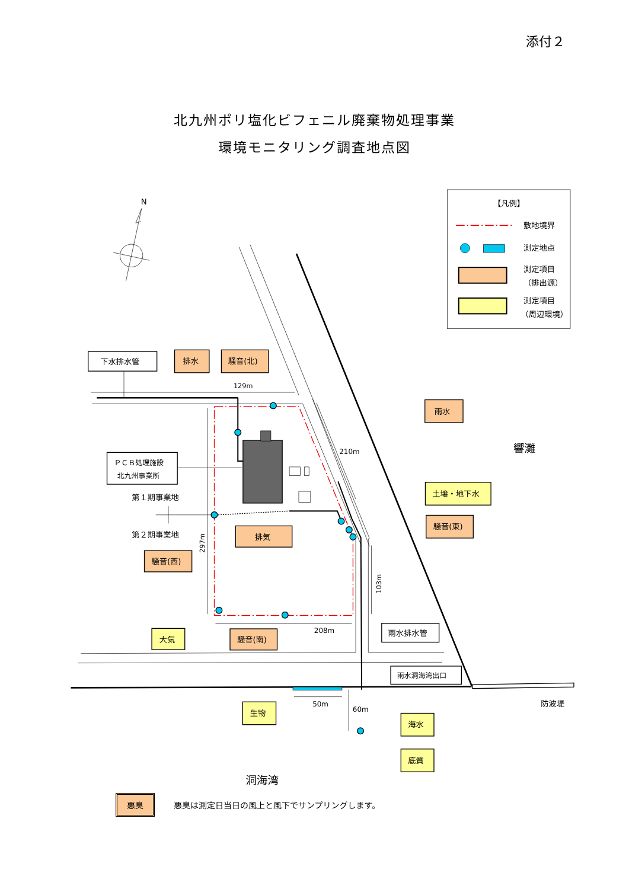添付２
北九州ポリ塩化ビフェニル廃棄物処理事業
環境モニタリング調査地点図
N
【凡例】
敷地境界
測定地点
測定項目
（排出源）
測定項目
（周辺環境）
下水排水管
排水
騒音(北)
129m
雨水
210m
響灘
ＰＣＢ処理施設
北九州事業所
土壌・地下水
第１期事業地
騒音(東)
第２期事業地
排気
騒音(西)
297m
103m
雨水排水管
大気
208m
騒音(南)
雨水洞海湾出口
生物
50m
60m
防波堤
海水
底質
洞海湾
悪臭
悪臭は測定日当日の風上と風下でサンプリングします。